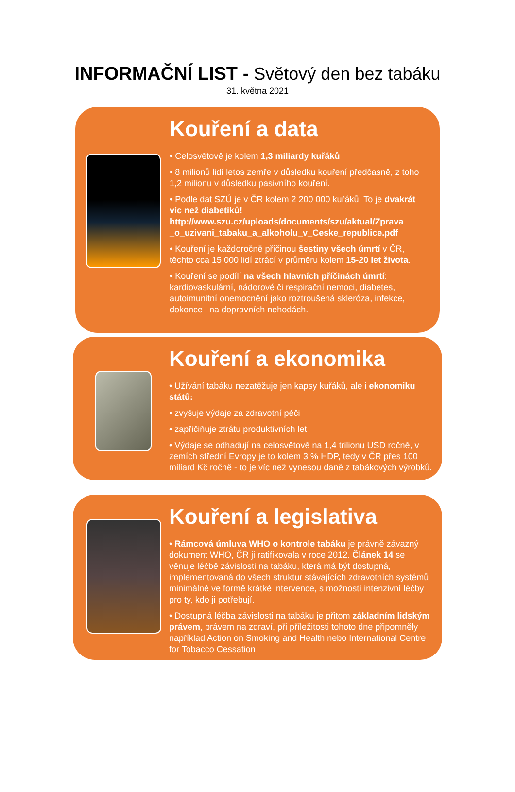INFORMAČNÍ LIST - Světový den bez tabáku
31. května 2021
Kouření a data
• Celosvětově je kolem 1,3 miliardy kuřáků
• 8 milionů lidí letos zemře v důsledku kouření předčasně, z toho 1,2 milionu v důsledku pasivního kouření.
• Podle dat SZÚ je v ČR kolem 2 200 000 kuřáků. To je dvakrát víc než diabetiků! http://www.szu.cz/uploads/documents/szu/aktual/Zprava _o_uzivani_tabaku_a_alkoholu_v_Ceske_republice.pdf
• Kouření je každoročně příčinou šestiny všech úmrtí v ČR, těchto cca 15 000 lidí ztrácí v průměru kolem 15-20 let života.
• Kouření se podílí na všech hlavních příčinách úmrtí: kardiovaskulární, nádorové či respirační nemoci, diabetes, autoimunitní onemocnění jako roztroušená skleróza, infekce, dokonce i na dopravních nehodách.
Kouření a ekonomika
• Užívání tabáku nezatěžuje jen kapsy kuřáků, ale i ekonomiku států:
• zvyšuje výdaje za zdravotní péči
• zapřičiňuje ztrátu produktivních let
• Výdaje se odhadují na celosvětově na 1,4 trilionu USD ročně, v zemích střední Evropy je to kolem 3 % HDP, tedy v ČR přes 100 miliard Kč ročně - to je víc než vynesou daně z tabákových výrobků.
Kouření a legislativa
• Rámcová úmluva WHO o kontrole tabáku je právně závazný dokument WHO, ČR ji ratifikovala v roce 2012. Článek 14 se věnuje léčbě závislosti na tabáku, která má být dostupná, implementovaná do všech struktur stávajících zdravotních systémů minimálně ve formě krátké intervence, s možností intenzivní léčby pro ty, kdo ji potřebují.
• Dostupná léčba závislosti na tabáku je přitom základním lidským právem, právem na zdraví, při příležitosti tohoto dne připomněly například Action on Smoking and Health nebo International Centre for Tobacco Cessation